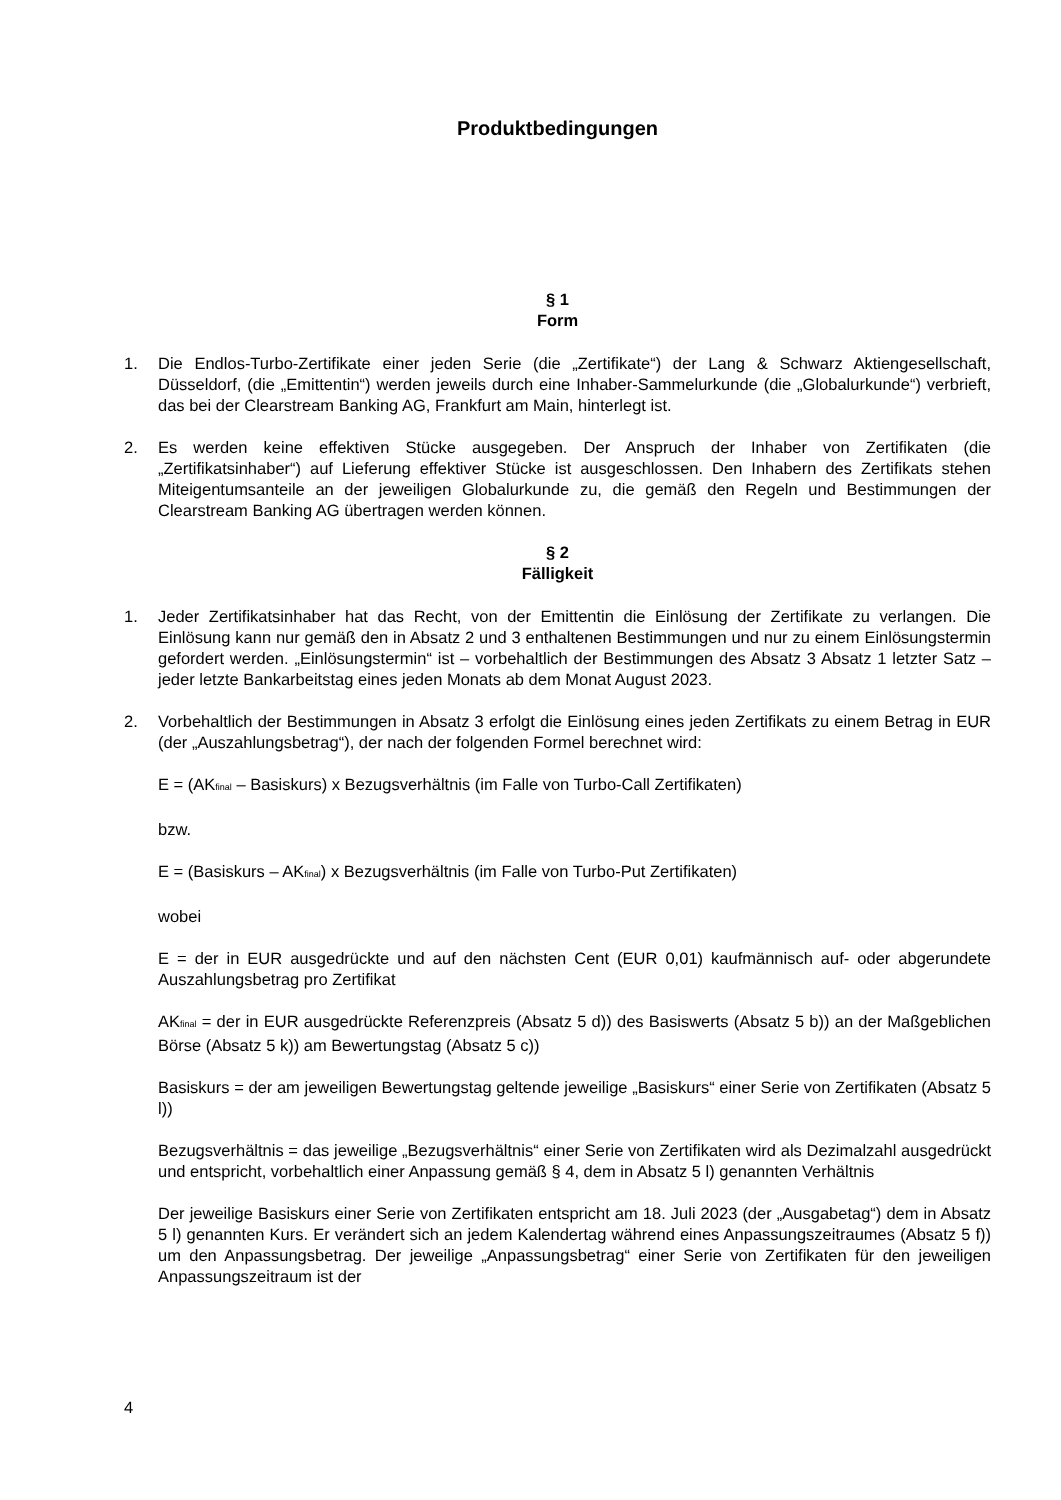Produktbedingungen
§ 1
Form
1. Die Endlos-Turbo-Zertifikate einer jeden Serie (die „Zertifikate“) der Lang & Schwarz Aktiengesellschaft, Düsseldorf, (die „Emittentin“) werden jeweils durch eine Inhaber-Sammelurkunde (die „Globalurkunde“) verbrieft, das bei der Clearstream Banking AG, Frankfurt am Main, hinterlegt ist.
2. Es werden keine effektiven Stücke ausgegeben. Der Anspruch der Inhaber von Zertifikaten (die „Zertifikatsinhaber“) auf Lieferung effektiver Stücke ist ausgeschlossen. Den Inhabern des Zertifikats stehen Miteigentumsanteile an der jeweiligen Globalurkunde zu, die gemäß den Regeln und Bestimmungen der Clearstream Banking AG übertragen werden können.
§ 2
Fälligkeit
1. Jeder Zertifikatsinhaber hat das Recht, von der Emittentin die Einlösung der Zertifikate zu verlangen. Die Einlösung kann nur gemäß den in Absatz 2 und 3 enthaltenen Bestimmungen und nur zu einem Einlösungstermin gefordert werden. „Einlösungstermin“ ist – vorbehaltlich der Bestimmungen des Absatz 3 Absatz 1 letzter Satz – jeder letzte Bankarbeitstag eines jeden Monats ab dem Monat August 2023.
2. Vorbehaltlich der Bestimmungen in Absatz 3 erfolgt die Einlösung eines jeden Zertifikats zu einem Betrag in EUR (der „Auszahlungsbetrag“), der nach der folgenden Formel berechnet wird:
E = (AK<sub>final</sub> – Basiskurs) x Bezugsverhältnis (im Falle von Turbo-Call Zertifikaten)
bzw.
E = (Basiskurs – AK<sub>final</sub>) x Bezugsverhältnis (im Falle von Turbo-Put Zertifikaten)
wobei
E = der in EUR ausgedrückte und auf den nächsten Cent (EUR 0,01) kaufmännisch auf- oder abgerundete Auszahlungsbetrag pro Zertifikat
AK<sub>final</sub> = der in EUR ausgedrückte Referenzpreis (Absatz 5 d)) des Basiswerts (Absatz 5 b)) an der Maßgeblichen Börse (Absatz 5 k)) am Bewertungstag (Absatz 5 c))
Basiskurs = der am jeweiligen Bewertungstag geltende jeweilige „Basiskurs“ einer Serie von Zertifikaten (Absatz 5 l))
Bezugsverhältnis = das jeweilige „Bezugsverhältnis“ einer Serie von Zertifikaten wird als Dezimalzahl ausgedrückt und entspricht, vorbehaltlich einer Anpassung gemäß § 4, dem in Absatz 5 l) genannten Verhältnis
Der jeweilige Basiskurs einer Serie von Zertifikaten entspricht am 18. Juli 2023 (der „Ausgabetag“) dem in Absatz 5 l) genannten Kurs. Er verändert sich an jedem Kalendertag während eines Anpassungszeitraumes (Absatz 5 f)) um den Anpassungsbetrag. Der jeweilige „Anpassungsbetrag“ einer Serie von Zertifikaten für den jeweiligen Anpassungszeitraum ist der
4